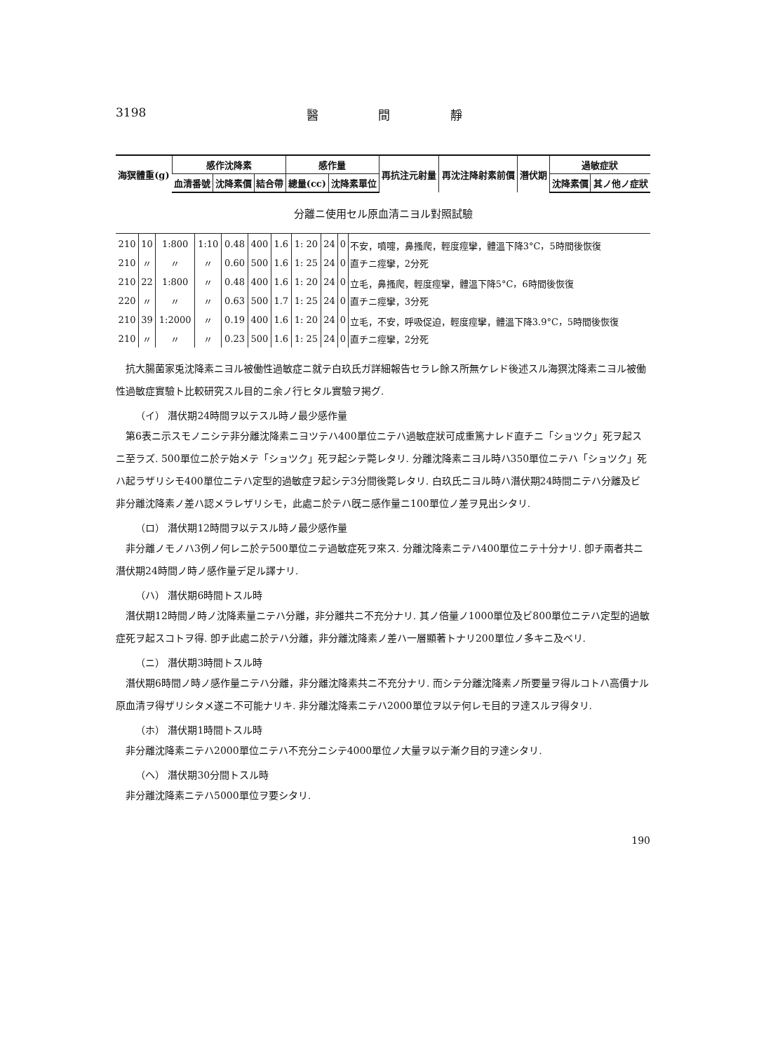3198 醫 間 靜
| 海猽體重(g) | 感作沈降素 | | | 感作量 | | 再抗注元射量 | 再沈注降射素前價 | 潛伏期 | 過敏症狀 | |
| --- | --- | --- | --- | --- | --- | --- | --- | --- | --- | --- |
| | 血清番號 | 沈降素價 | 結合帶 | 總量(cc) | 沈降素單位 | | | | 沈降素價 | 其ノ他ノ症狀 |
分離ニ使用セル原血清ニヨル對照試驗
| 210 | 10 | 1:800 | 1:10 | 0.48 | 400 | 1.6 | 1: 20 | 24 | 0 | 不安，噴嚏，鼻搔爬，輕度痙攣，體溫下降3°C，5時間後恢復 |
| 210 | 〃 | 〃 | 〃 | 0.60 | 500 | 1.6 | 1: 25 | 24 | 0 | 直チニ痙攣，2分死 |
| 210 | 22 | 1:800 | 〃 | 0.48 | 400 | 1.6 | 1: 20 | 24 | 0 | 立毛，鼻搔爬，輕度痙攣，體溫下降5°C，6時間後恢復 |
| 220 | 〃 | 〃 | 〃 | 0.63 | 500 | 1.7 | 1: 25 | 24 | 0 | 直チニ痙攣，3分死 |
| 210 | 39 | 1:2000 | 〃 | 0.19 | 400 | 1.6 | 1: 20 | 24 | 0 | 立毛，不安，呼吸促迫，輕度痙攣，體溫下降3.9°C，5時間後恢復 |
| 210 | 〃 | 〃 | 〃 | 0.23 | 500 | 1.6 | 1: 25 | 24 | 0 | 直チニ痙攣，2分死 |
抗大腸菌家兎沈降素ニヨル被働性過敏症ニ就テ白玖氏ガ詳細報告セラレ餘ス所無ケレド後述スル海猽沈降素ニヨル被働性過敏症實驗ト比較研究スル目的ニ余ノ行ヒタル實驗ヲ掲グ.
（イ） 潛伏期24時間ヲ以テスル時ノ最少感作量
第6表ニ示スモノニシテ非分離沈降素ニヨツテハ400單位ニテハ過敏症狀可成重篤ナレド直チニ「ショツク」死ヲ起スニ至ラズ. 500單位ニ於テ始メテ「ショツク」死ヲ起シテ斃レタリ. 分離沈降素ニヨル時ハ350單位ニテハ「ショツク」死ハ起ラザリシモ400單位ニテハ定型的過敏症ヲ起シテ3分間後斃レタリ. 白玖氏ニヨル時ハ潛伏期24時間ニテハ分離及ビ非分離沈降素ノ差ハ認メラレザリシモ，此處ニ於テハ旣ニ感作量ニ100單位ノ差ヲ見出シタリ.
（ロ） 潛伏期12時間ヲ以テスル時ノ最少感作量
非分離ノモノハ3例ノ何レニ於テ500單位ニテ過敏症死ヲ來ス. 分離沈降素ニテハ400單位ニテ十分ナリ. 卽チ兩者共ニ潛伏期24時間ノ時ノ感作量デ足ル譯ナリ.
（ハ） 潛伏期6時間トスル時
潛伏期12時間ノ時ノ沈降素量ニテハ分離，非分離共ニ不充分ナリ. 其ノ倍量ノ1000單位及ビ800單位ニテハ定型的過敏症死ヲ起スコトヲ得. 卽チ此處ニ於テハ分離，非分離沈降素ノ差ハ一層顯著トナリ200單位ノ多キニ及ベリ.
（ニ） 潛伏期3時間トスル時
潛伏期6時間ノ時ノ感作量ニテハ分離，非分離沈降素共ニ不充分ナリ. 而シテ分離沈降素ノ所要量ヲ得ルコトハ高價ナル原血清ヲ得ザリシタメ遂ニ不可能ナリキ. 非分離沈降素ニテハ2000單位ヲ以テ何レモ目的ヲ達スルヲ得タリ.
（ホ） 潛伏期1時間トスル時
非分離沈降素ニテハ2000單位ニテハ不充分ニシテ4000單位ノ大量ヲ以テ漸ク目的ヲ達シタリ.
（ヘ） 潛伏期30分間トスル時
非分離沈降素ニテハ5000單位ヲ要シタリ.
190